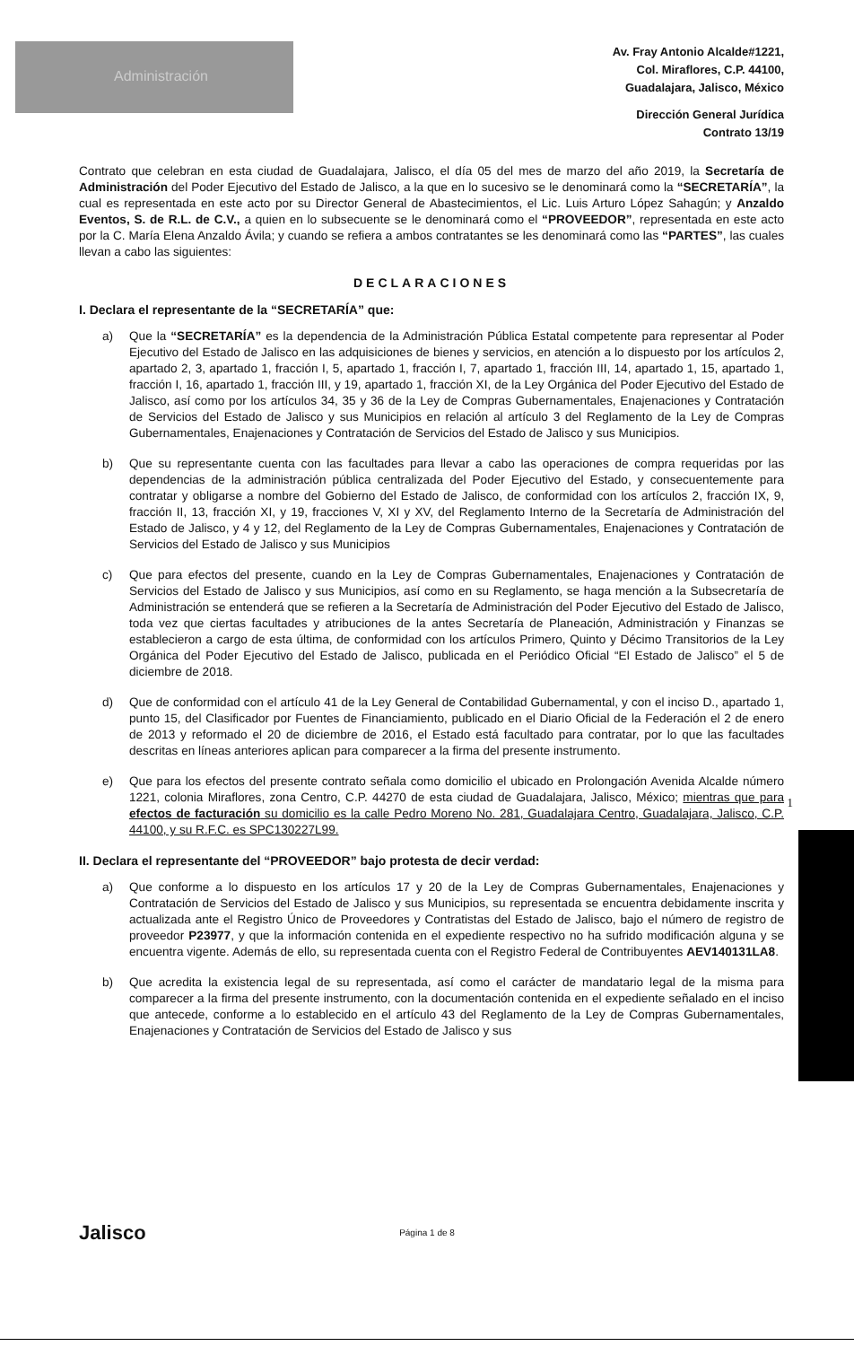Administración
Av. Fray Antonio Alcalde#1221,
Col. Miraflores, C.P. 44100,
Guadalajara, Jalisco, México
Dirección General Jurídica
Contrato 13/19
Contrato que celebran en esta ciudad de Guadalajara, Jalisco, el día 05 del mes de marzo del año 2019, la Secretaría de Administración del Poder Ejecutivo del Estado de Jalisco, a la que en lo sucesivo se le denominará como la “SECRETARÍA”, la cual es representada en este acto por su Director General de Abastecimientos, el Lic. Luis Arturo López Sahagún; y Anzaldo Eventos, S. de R.L. de C.V., a quien en lo subsecuente se le denominará como el “PROVEEDOR”, representada en este acto por la C. María Elena Anzaldo Ávila; y cuando se refiera a ambos contratantes se les denominará como las “PARTES”, las cuales llevan a cabo las siguientes:
DECLARACIONES
I. Declara el representante de la “SECRETARÍA” que:
a) Que la “SECRETARÍA” es la dependencia de la Administración Pública Estatal competente para representar al Poder Ejecutivo del Estado de Jalisco en las adquisiciones de bienes y servicios, en atención a lo dispuesto por los artículos 2, apartado 2, 3, apartado 1, fracción I, 5, apartado 1, fracción I, 7, apartado 1, fracción III, 14, apartado 1, 15, apartado 1, fracción I, 16, apartado 1, fracción III, y 19, apartado 1, fracción XI, de la Ley Orgánica del Poder Ejecutivo del Estado de Jalisco, así como por los artículos 34, 35 y 36 de la Ley de Compras Gubernamentales, Enajenaciones y Contratación de Servicios del Estado de Jalisco y sus Municipios en relación al artículo 3 del Reglamento de la Ley de Compras Gubernamentales, Enajenaciones y Contratación de Servicios del Estado de Jalisco y sus Municipios.
b) Que su representante cuenta con las facultades para llevar a cabo las operaciones de compra requeridas por las dependencias de la administración pública centralizada del Poder Ejecutivo del Estado, y consecuentemente para contratar y obligarse a nombre del Gobierno del Estado de Jalisco, de conformidad con los artículos 2, fracción IX, 9, fracción II, 13, fracción XI, y 19, fracciones V, XI y XV, del Reglamento Interno de la Secretaría de Administración del Estado de Jalisco, y 4 y 12, del Reglamento de la Ley de Compras Gubernamentales, Enajenaciones y Contratación de Servicios del Estado de Jalisco y sus Municipios
c) Que para efectos del presente, cuando en la Ley de Compras Gubernamentales, Enajenaciones y Contratación de Servicios del Estado de Jalisco y sus Municipios, así como en su Reglamento, se haga mención a la Subsecretaría de Administración se entenderá que se refieren a la Secretaría de Administración del Poder Ejecutivo del Estado de Jalisco, toda vez que ciertas facultades y atribuciones de la antes Secretaría de Planeación, Administración y Finanzas se establecieron a cargo de esta última, de conformidad con los artículos Primero, Quinto y Décimo Transitorios de la Ley Orgánica del Poder Ejecutivo del Estado de Jalisco, publicada en el Periódico Oficial “El Estado de Jalisco” el 5 de diciembre de 2018.
d) Que de conformidad con el artículo 41 de la Ley General de Contabilidad Gubernamental, y con el inciso D., apartado 1, punto 15, del Clasificador por Fuentes de Financiamiento, publicado en el Diario Oficial de la Federación el 2 de enero de 2013 y reformado el 20 de diciembre de 2016, el Estado está facultado para contratar, por lo que las facultades descritas en líneas anteriores aplican para comparecer a la firma del presente instrumento.
e) Que para los efectos del presente contrato señala como domicilio el ubicado en Prolongación Avenida Alcalde número 1221, colonia Miraflores, zona Centro, C.P. 44270 de esta ciudad de Guadalajara, Jalisco, México; mientras que para efectos de facturación su domicilio es la calle Pedro Moreno No. 281, Guadalajara Centro, Guadalajara, Jalisco, C.P. 44100, y su R.F.C. es SPC130227L99.
II. Declara el representante del “PROVEEDOR” bajo protesta de decir verdad:
a) Que conforme a lo dispuesto en los artículos 17 y 20 de la Ley de Compras Gubernamentales, Enajenaciones y Contratación de Servicios del Estado de Jalisco y sus Municipios, su representada se encuentra debidamente inscrita y actualizada ante el Registro Único de Proveedores y Contratistas del Estado de Jalisco, bajo el número de registro de proveedor P23977, y que la información contenida en el expediente respectivo no ha sufrido modificación alguna y se encuentra vigente. Además de ello, su representada cuenta con el Registro Federal de Contribuyentes AEV140131LA8.
b) Que acredita la existencia legal de su representada, así como el carácter de mandatario legal de la misma para comparecer a la firma del presente instrumento, con la documentación contenida en el expediente señalado en el inciso que antecede, conforme a lo establecido en el artículo 43 del Reglamento de la Ley de Compras Gubernamentales, Enajenaciones y Contratación de Servicios del Estado de Jalisco y sus
1
Jalisco
Página 1 de 8